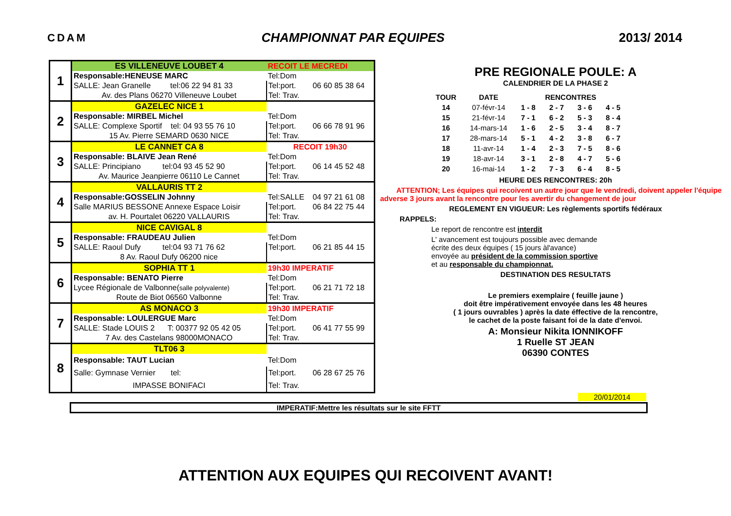CDAM CHAMPIONNAT PAR EQUIPES 2013/ 2014
| 1 | ES VILLENEUVE LOUBET 4 | RECOIT LE MECREDI | |
| | Responsable:HENEUSE MARC | Tel:Dom | |
| | SALLE: Jean Granelle tel:06 22 94 81 33 | Tel:port. | 06 60 85 38 64 |
| | Av. des Plans 06270 Villeneuve Loubet | Tel: Trav. | |
| 2 | GAZELEC NICE 1 | | |
| | Responsable: MIRBEL Michel | Tel:Dom | |
| | SALLE: Complexe Sportif tel: 04 93 55 76 10 | Tel:port. | 06 66 78 91 96 |
| | 15 Av. Pierre SEMARD 0630 NICE | Tel: Trav. | |
| 3 | LE CANNET CA 8 | RECOIT 19h30 | |
| | Responsable: BLAIVE Jean René | Tel:Dom | |
| | SALLE: Principiano tel:04 93 45 52 90 | Tel:port. | 06 14 45 52 48 |
| | Av. Maurice Jeanpierre 06110 Le Cannet | Tel: Trav. | |
| 4 | VALLAURIS TT 2 | | |
| | Responsable:GOSSELIN Johnny | Tel:SALLE | 04 97 21 61 08 |
| | Salle MARIUS BESSONE Annexe Espace Loisir | Tel:port. | 06 84 22 75 44 |
| | av. H. Pourtalet 06220 VALLAURIS | Tel: Trav. | |
| 5 | NICE CAVIGAL 8 | | |
| | Responsable: FRAUDEAU Julien | Tel:Dom | |
| | SALLE: Raoul Dufy tel:04 93 71 76 62 | Tel:port. | 06 21 85 44 15 |
| | 8 Av. Raoul Dufy 06200 nice | | |
| 6 | SOPHIA TT 1 | 19h30 IMPERATIF | |
| | Responsable: BENATO Pierre | Tel:Dom | |
| | Lycee Régionale de Valbonne( salle polyvalente) | Tel:port. | 06 21 71 72 18 |
| | Route de Biot 06560 Valbonne | Tel: Trav. | |
| 7 | AS MONACO 3 | 19h30 IMPERATIF | |
| | Responsable: LOULERGUE Marc | Tel:Dom | |
| | SALLE: Stade LOUIS 2 T: 00377 92 05 42 05 | Tel:port. | 06 41 77 55 99 |
| | 7 Av. des Castelans 98000MONACO | Tel: Trav. | |
| 8 | TLT06 3 | | |
| | Responsable: TAUT Lucian | Tel:Dom | |
| | Salle: Gymnase Vernier tel: | Tel:port. | 06 28 67 25 76 |
| | IMPASSE BONIFACI | Tel: Trav. | |
PRE REGIONALE POULE: A
CALENDRIER DE LA PHASE 2
| TOUR | DATE | RENCONTRES | | | |
| --- | --- | --- | --- | --- | --- |
| 14 | 07-févr-14 | 1 - 8 | 2 - 7 | 3 - 6 | 4 - 5 |
| 15 | 21-févr-14 | 7 - 1 | 6 - 2 | 5 - 3 | 8 - 4 |
| 16 | 14-mars-14 | 1 - 6 | 2 - 5 | 3 - 4 | 8 - 7 |
| 17 | 28-mars-14 | 5 - 1 | 4 - 2 | 3 - 8 | 6 - 7 |
| 18 | 11-avr-14 | 1 - 4 | 2 - 3 | 7 - 5 | 8 - 6 |
| 19 | 18-avr-14 | 3 - 1 | 2 - 8 | 4 - 7 | 5 - 6 |
| 20 | 16-mai-14 | 1 - 2 | 7 - 3 | 6 - 4 | 8 - 5 |
HEURE DES RENCONTRES: 20h
ATTENTION; Les équipes qui recoivent un autre jour que le vendredi, doivent appeler l'équipe adverse 3 jours avant la rencontre pour les avertir du changement de jour
REGLEMENT EN VIGUEUR: Les règlements sportifs fédéraux
RAPPELS:
Le report de rencontre est interdit
L' avancement est toujours possible avec demande
écrite des deux équipes ( 15 jours àl'avance)
envoyée au président de la commission sportive
et au responsable du championnat.
DESTINATION DES RESULTATS
Le premiers exemplaire ( feuille jaune )
doit être impérativement envoyée dans les 48 heures
( 1 jours ouvrables ) après la date éffective de la rencontre,
le cachet de la poste faisant foi de la date d'envoi.
A: Monsieur Nikita IONNIKOFF
1 Ruelle ST JEAN
06390 CONTES
20/01/2014
IMPERATIF:Mettre les résultats sur le site FFTT
ATTENTION AUX EQUIPES QUI RECOIVENT AVANT!